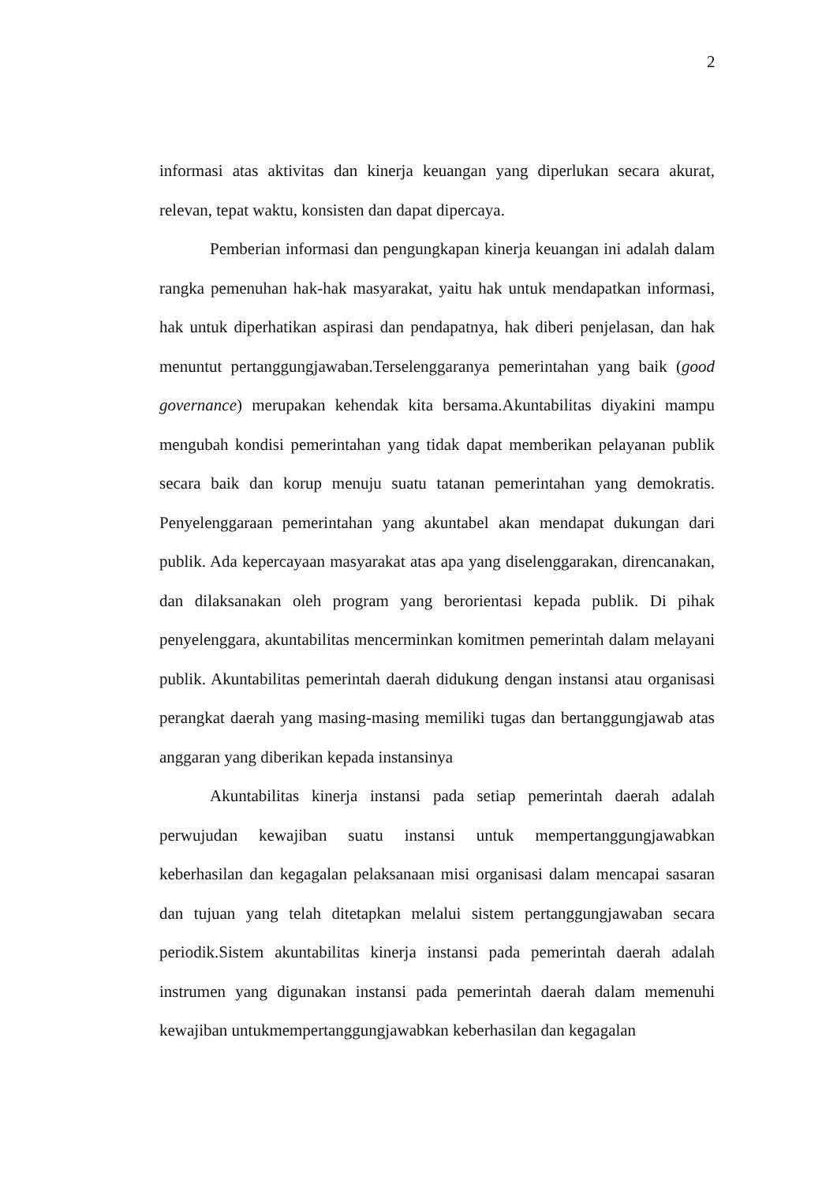2
informasi atas aktivitas dan kinerja keuangan yang diperlukan secara akurat, relevan, tepat waktu, konsisten dan dapat dipercaya.
Pemberian informasi dan pengungkapan kinerja keuangan ini adalah dalam rangka pemenuhan hak-hak masyarakat, yaitu hak untuk mendapatkan informasi, hak untuk diperhatikan aspirasi dan pendapatnya, hak diberi penjelasan, dan hak menuntut pertanggungjawaban.Terselenggaranya pemerintahan yang baik (good governance) merupakan kehendak kita bersama.Akuntabilitas diyakini mampu mengubah kondisi pemerintahan yang tidak dapat memberikan pelayanan publik secara baik dan korup menuju suatu tatanan pemerintahan yang demokratis. Penyelenggaraan pemerintahan yang akuntabel akan mendapat dukungan dari publik. Ada kepercayaan masyarakat atas apa yang diselenggarakan, direncanakan, dan dilaksanakan oleh program yang berorientasi kepada publik. Di pihak penyelenggara, akuntabilitas mencerminkan komitmen pemerintah dalam melayani publik. Akuntabilitas pemerintah daerah didukung dengan instansi atau organisasi perangkat daerah yang masing-masing memiliki tugas dan bertanggungjawab atas anggaran yang diberikan kepada instansinya
Akuntabilitas kinerja instansi pada setiap pemerintah daerah adalah perwujudan kewajiban suatu instansi untuk mempertanggungjawabkan keberhasilan dan kegagalan pelaksanaan misi organisasi dalam mencapai sasaran dan tujuan yang telah ditetapkan melalui sistem pertanggungjawaban secara periodik.Sistem akuntabilitas kinerja instansi pada pemerintah daerah adalah instrumen yang digunakan instansi pada pemerintah daerah dalam memenuhi kewajiban untukmempertanggungjawabkan keberhasilan dan kegagalan